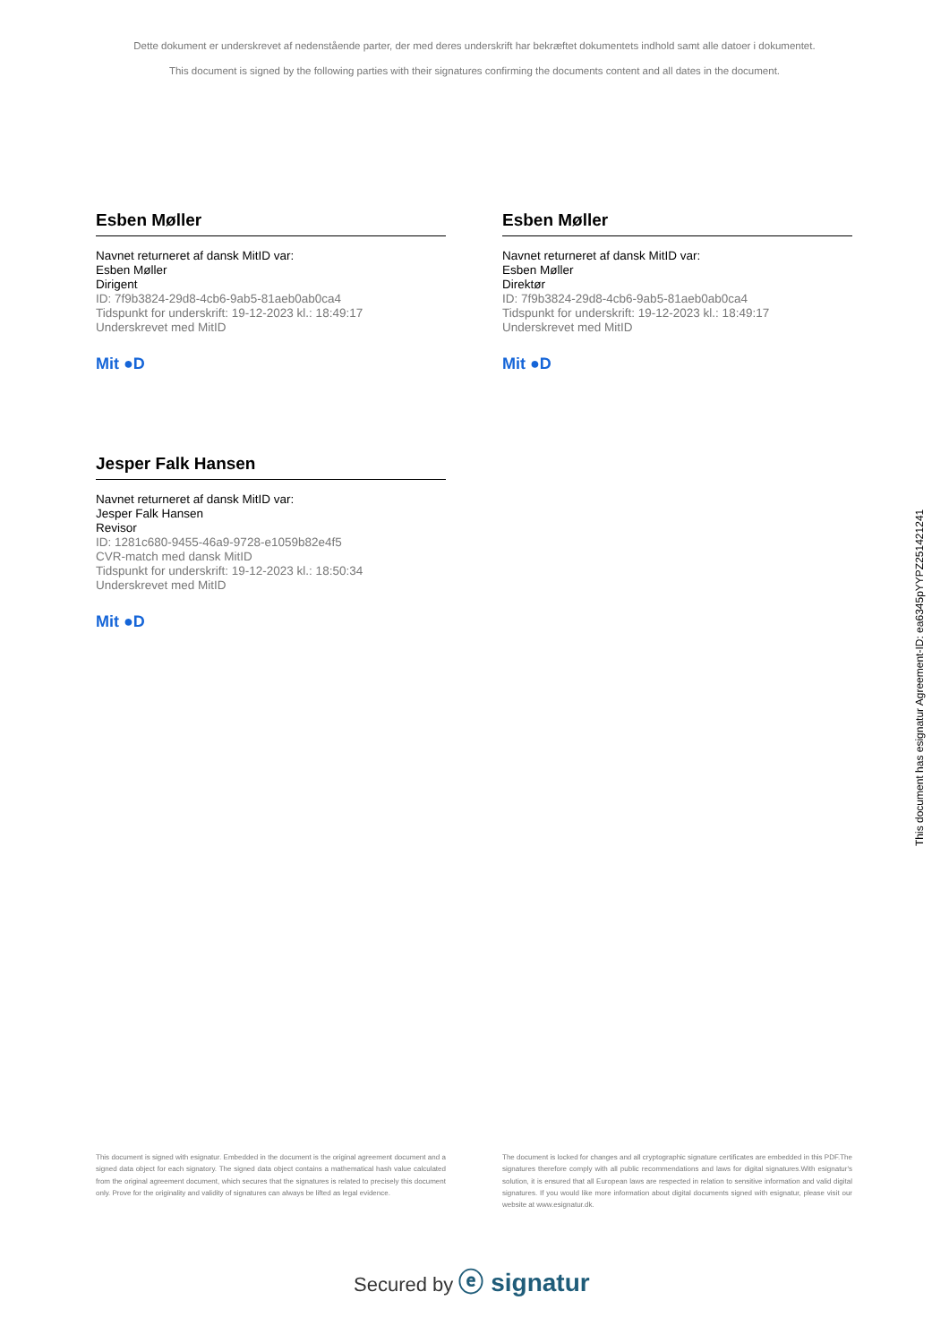Dette dokument er underskrevet af nedenstående parter, der med deres underskrift har bekræftet dokumentets indhold samt alle datoer i dokumentet.
This document is signed by the following parties with their signatures confirming the documents content and all dates in the document.
Esben Møller
Navnet returneret af dansk MitID var:
Esben Møller
Dirigent
ID: 7f9b3824-29d8-4cb6-9ab5-81aeb0ab0ca4
Tidspunkt for underskrift: 19-12-2023 kl.: 18:49:17
Underskrevet med MitID
Mit ●D
Esben Møller
Navnet returneret af dansk MitID var:
Esben Møller
Direktør
ID: 7f9b3824-29d8-4cb6-9ab5-81aeb0ab0ca4
Tidspunkt for underskrift: 19-12-2023 kl.: 18:49:17
Underskrevet med MitID
Mit ●D
Jesper Falk Hansen
Navnet returneret af dansk MitID var:
Jesper Falk Hansen
Revisor
ID: 1281c680-9455-46a9-9728-e1059b82e4f5
CVR-match med dansk MitID
Tidspunkt for underskrift: 19-12-2023 kl.: 18:50:34
Underskrevet med MitID
Mit ●D
This document has esignatur Agreement-ID: ea6345pYYPZ251421241
This document is signed with esignatur. Embedded in the document is the original agreement document and a signed data object for each signatory. The signed data object contains a mathematical hash value calculated from the original agreement document, which secures that the signatures is related to precisely this document only. Prove for the originality and validity of signatures can always be lifted as legal evidence.
The document is locked for changes and all cryptographic signature certificates are embedded in this PDF.The signatures therefore comply with all public recommendations and laws for digital signatures.With esignatur's solution, it is ensured that all European laws are respected in relation to sensitive information and valid digital signatures. If you would like more information about digital documents signed with esignatur, please visit our website at www.esignatur.dk.
Secured by ⓔ signatur